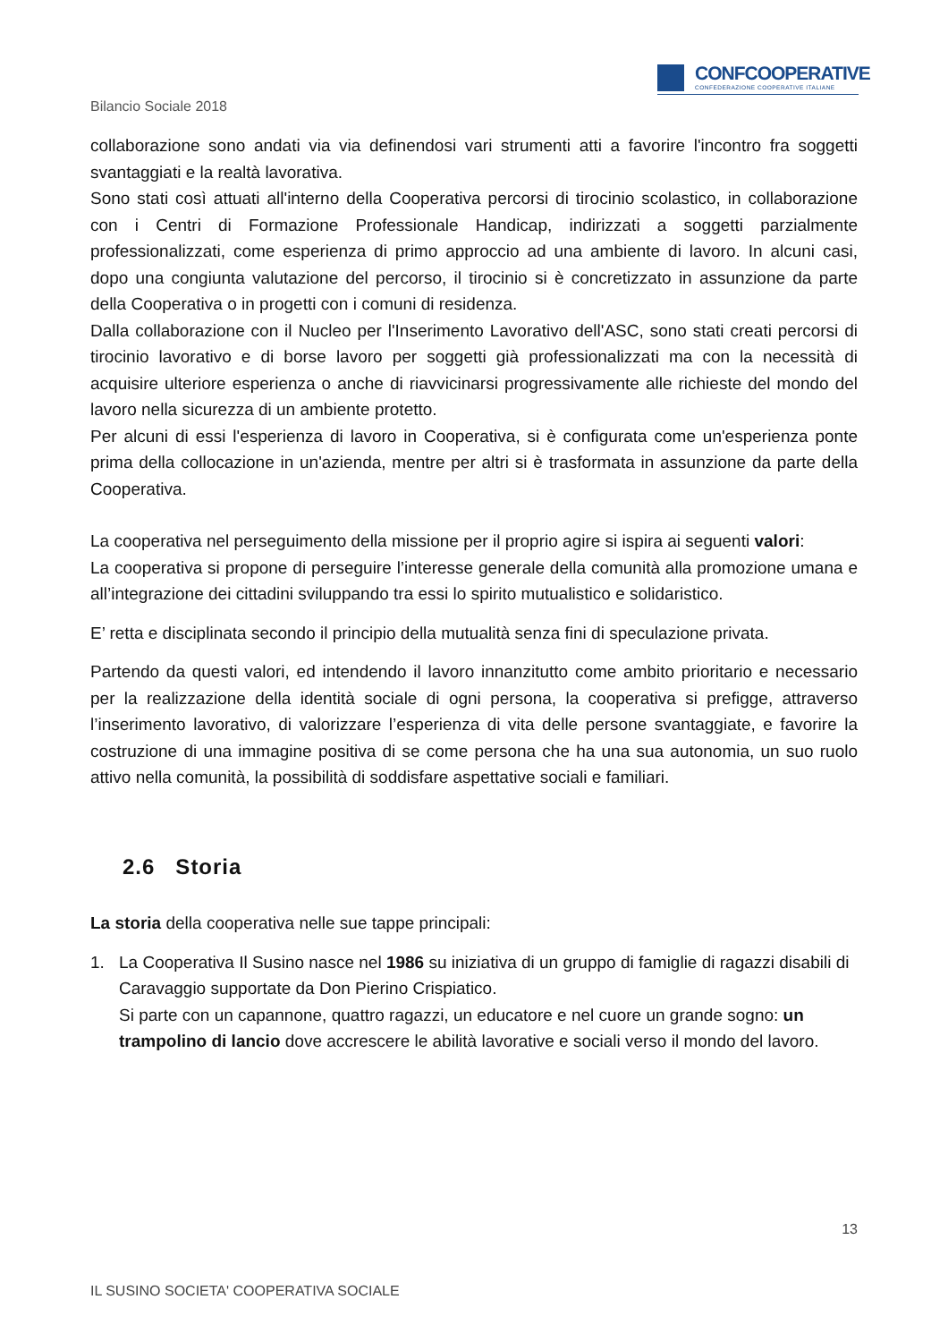CONFCOOPERATIVE
CONFEDERAZIONE COOPERATIVE ITALIANE
Bilancio Sociale 2018
collaborazione sono andati via via definendosi vari strumenti atti a favorire l'incontro fra soggetti svantaggiati e la realtà lavorativa.
Sono stati così attuati all'interno della Cooperativa percorsi di tirocinio scolastico, in collaborazione con i Centri di Formazione Professionale Handicap, indirizzati a soggetti parzialmente professionalizzati, come esperienza di primo approccio ad una ambiente di lavoro. In alcuni casi, dopo una congiunta valutazione del percorso, il tirocinio si è concretizzato in assunzione da parte della Cooperativa o in progetti con i comuni di residenza.
Dalla collaborazione con il Nucleo per l'Inserimento Lavorativo dell'ASC, sono stati creati percorsi di tirocinio lavorativo e di borse lavoro per soggetti già professionalizzati ma con la necessità di acquisire ulteriore esperienza o anche di riavvicinarsi progressivamente alle richieste del mondo del lavoro nella sicurezza di un ambiente protetto.
Per alcuni di essi l'esperienza di lavoro in Cooperativa, si è configurata come un'esperienza ponte prima della collocazione in un'azienda, mentre per altri si è trasformata in assunzione da parte della Cooperativa.
La cooperativa nel perseguimento della missione per il proprio agire si ispira ai seguenti valori:
La cooperativa si propone di perseguire l’interesse generale della comunità alla promozione umana e all’integrazione dei cittadini sviluppando tra essi lo spirito mutualistico e solidaristico.
E’ retta e disciplinata secondo il principio della mutualità senza fini di speculazione privata.
Partendo da questi valori, ed intendendo il lavoro innanzitutto come ambito prioritario e necessario per la realizzazione della identità sociale di ogni persona, la cooperativa si prefigge, attraverso l’inserimento lavorativo, di valorizzare l’esperienza di vita delle persone svantaggiate, e favorire la costruzione di una immagine positiva di se come persona che ha una sua autonomia, un suo ruolo attivo nella comunità, la possibilità di soddisfare aspettative sociali e familiari.
2.6 Storia
La storia della cooperativa nelle sue tappe principali:
1. La Cooperativa Il Susino nasce nel 1986 su iniziativa di un gruppo di famiglie di ragazzi disabili di Caravaggio supportate da Don Pierino Crispiatico.
Si parte con un capannone, quattro ragazzi, un educatore e nel cuore un grande sogno: un trampolino di lancio dove accrescere le abilità lavorative e sociali verso il mondo del lavoro.
13
IL SUSINO SOCIETA' COOPERATIVA SOCIALE